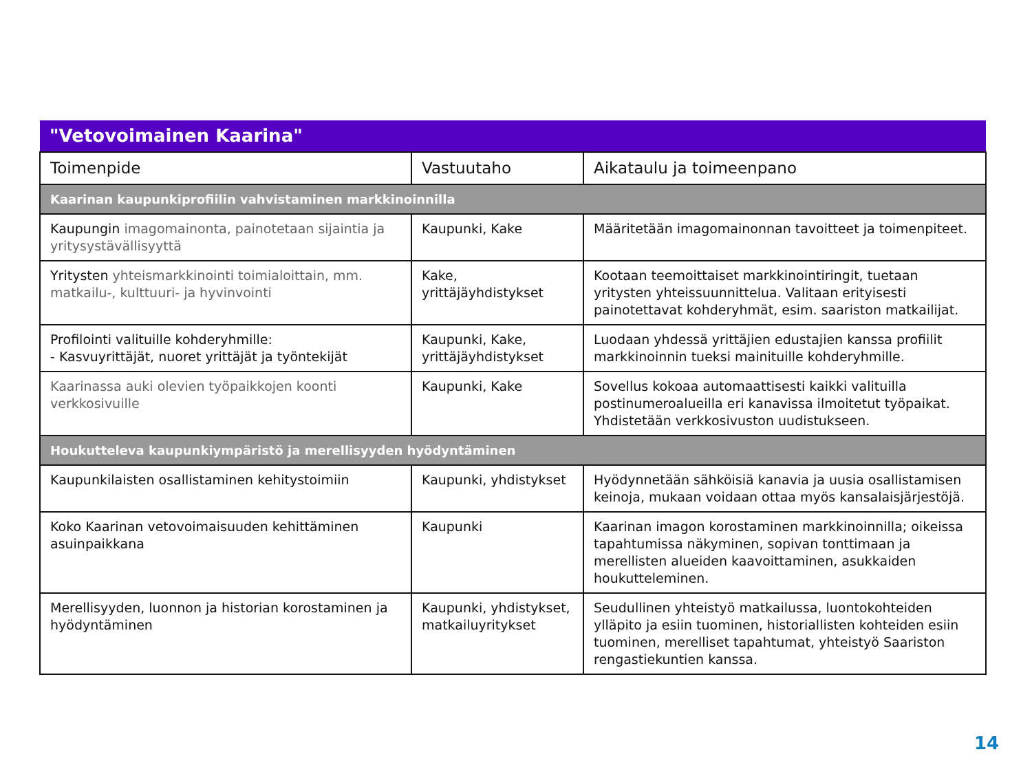| "Vetovoimainen Kaarina" | | |
| Toimenpide | Vastuutaho | Aikataulu ja toimeenpano |
| Kaarinan kaupunkiprofiilin vahvistaminen markkinoinnilla | | |
| Kaupungin imagomainonta, painotetaan sijaintia ja yritysystävällisyyttä | Kaupunki, Kake | Määritetään imagomainonnan tavoitteet ja toimenpiteet. |
| Yritysten yhteismarkkinointi toimialoittain, mm. matkailu-, kulttuuri- ja hyvinvointi | Kake, yrittäjäyhdistykset | Kootaan teemoittaiset markkinointiringit, tuetaan yritysten yhteissuunnittelua. Valitaan erityisesti painotettavat kohderyhmät, esim. saariston matkailijat. |
| Profilointi valituille kohderyhmille: - Kasvuyrittäjät, nuoret yrittäjät ja työntekijät | Kaupunki, Kake, yrittäjäyhdistykset | Luodaan yhdessä yrittäjien edustajien kanssa profiilit markkinoinnin tueksi mainituille kohderyhmille. |
| Kaarinassa auki olevien työpaikkojen koonti verkkosivuille | Kaupunki, Kake | Sovellus kokoaa automaattisesti kaikki valituilla postinumeroalueilla eri kanavissa ilmoitetut työpaikat. Yhdistetään verkkosivuston uudistukseen. |
| Houkutteleva kaupunkiympäristö ja merellisyyden hyödyntäminen | | |
| Kaupunkilaisten osallistaminen kehitystoimiin | Kaupunki, yhdistykset | Hyödynnetään sähköisiä kanavia ja uusia osallistamisen keinoja, mukaan voidaan ottaa myös kansalaisjärjestöjä. |
| Koko Kaarinan vetovoimaisuuden kehittäminen asuinpaikkana | Kaupunki | Kaarinan imagon korostaminen markkinoinnilla; oikeissa tapahtumissa näkyminen, sopivan tonttimaan ja merellisten alueiden kaavoittaminen, asukkaiden houkutteleminen. |
| Merellisyyden, luonnon ja historian korostaminen ja hyödyntäminen | Kaupunki, yhdistykset, matkailuyritykset | Seudullinen yhteistyö matkailussa, luontokohteiden ylläpito ja esiin tuominen, historiallisten kohteiden esiin tuominen, merelliset tapahtumat, yhteistyö Saariston rengastiekuntien kanssa. |
14